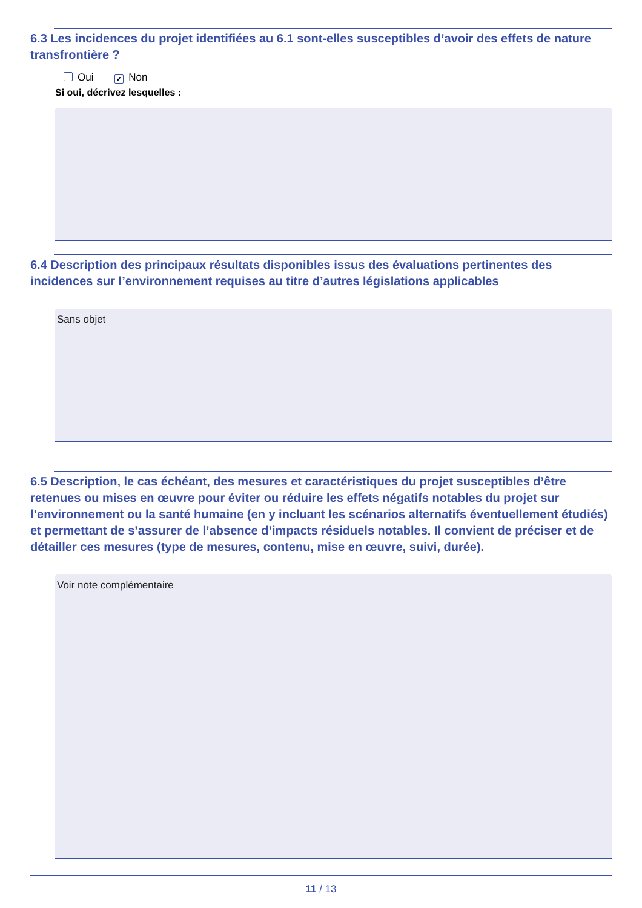6.3 Les incidences du projet identifiées au 6.1 sont-elles susceptibles d’avoir des effets de nature transfrontière ?
Oui ✔ Non
Si oui, décrivez lesquelles :
6.4 Description des principaux résultats disponibles issus des évaluations pertinentes des incidences sur l’environnement requises au titre d’autres législations applicables
Sans objet
6.5 Description, le cas échéant, des mesures et caractéristiques du projet susceptibles d’être retenues ou mises en œuvre pour éviter ou réduire les effets négatifs notables du projet sur l’environnement ou la santé humaine (en y incluant les scénarios alternatifs éventuellement étudiés) et permettant de s’assurer de l’absence d’impacts résiduels notables. Il convient de préciser et de détailler ces mesures (type de mesures, contenu, mise en œuvre, suivi, durée).
Voir note complémentaire
11 / 13